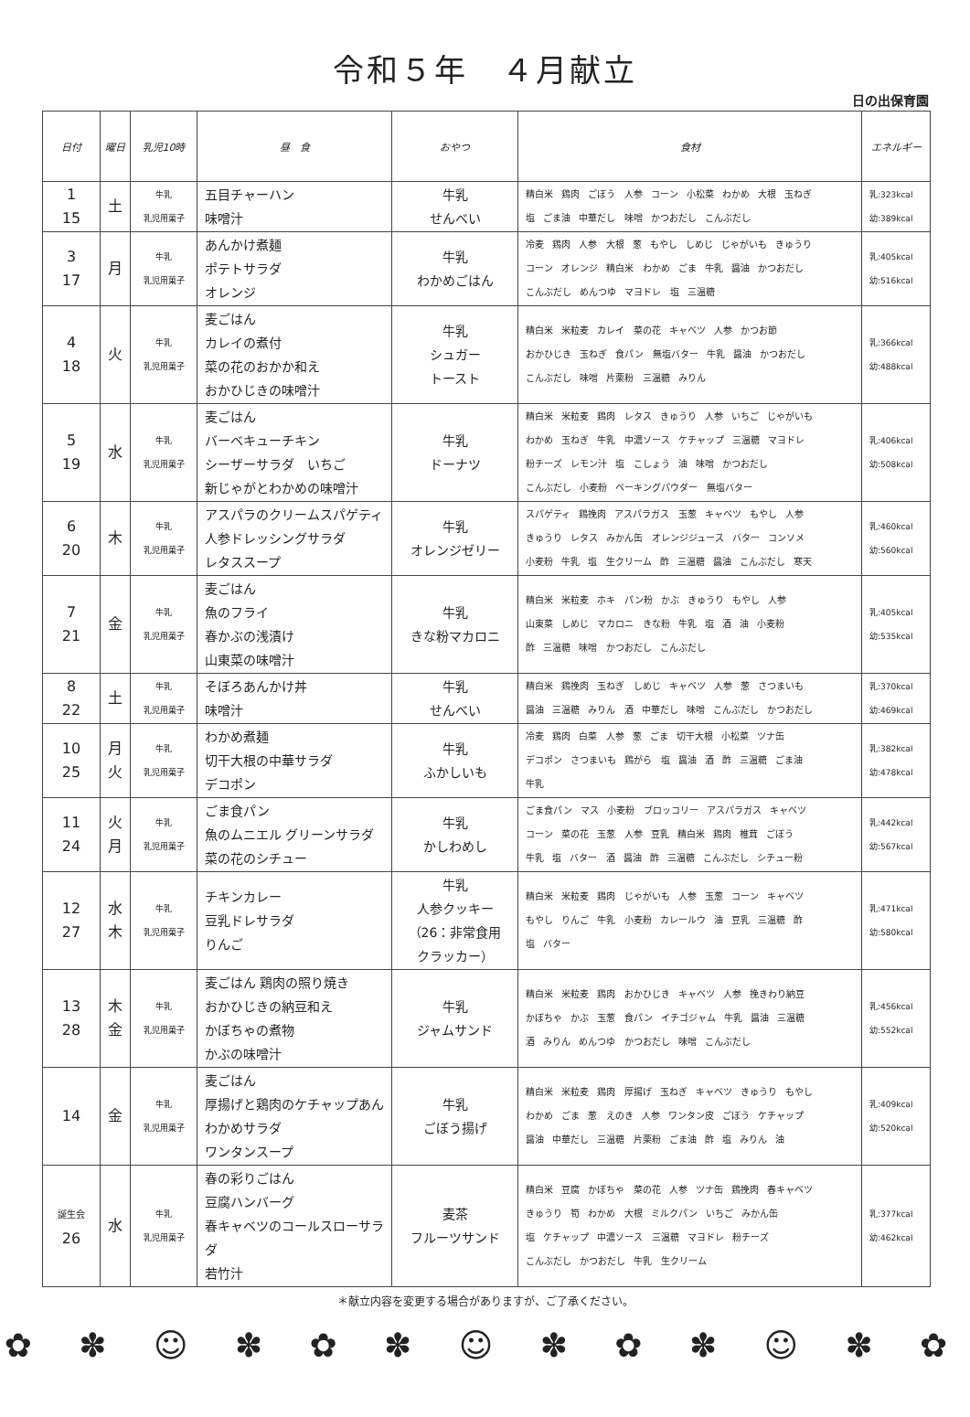令和５年　４月献立
日の出保育園
| 日付 | 曜日 | 乳児10時 | 昼 食 | おやつ | 食材 | エネルギー |
| --- | --- | --- | --- | --- | --- | --- |
| 1 15 | 土 | 牛乳 乳児用菓子 | 五目チャーハン 味噌汁 | 牛乳 せんべい | 精白米 鶏肉 ごぼう 人参 コーン 小松菜 わかめ 大根 玉ねぎ 塩 ごま油 中華だし 味噌 かつおだし こんぶだし | 乳:323kcal 幼:389kcal |
| 3 17 | 月 | 牛乳 乳児用菓子 | あんかけ煮麺 ポテトサラダ オレンジ | 牛乳 わかめごはん | 冷麦 鶏肉 人参 大根 葱 もやし しめじ じゃがいも きゅうり コーン オレンジ 精白米 わかめ ごま 牛乳 醤油 かつおだし こんぶだし めんつゆ マヨドレ 塩 三温糖 | 乳:405kcal 幼:516kcal |
| 4 18 | 火 | 牛乳 乳児用菓子 | 麦ごはん カレイの煮付 菜の花のおかか和え おかひじきの味噌汁 | 牛乳 シュガー トースト | 精白米 米粒麦 カレイ 菜の花 キャベツ 人参 かつお節 おかひじき 玉ねぎ 食パン 無塩バター 牛乳 醤油 かつおだし こんぶだし 味噌 片栗粉 三温糖 みりん | 乳:366kcal 幼:488kcal |
| 5 19 | 水 | 牛乳 乳児用菓子 | 麦ごはん バーベキューチキン シーザーサラダ いちご 新じゃがとわかめの味噌汁 | 牛乳 ドーナツ | 精白米 米粒麦 鶏肉 レタス きゅうり 人参 いちご じゃがいも わかめ 玉ねぎ 牛乳 中濃ソース ケチャップ 三温糖 マヨドレ 粉チーズ レモン汁 塩 こしょう 油 味噌 かつおだし こんぶだし 小麦粉 ベーキングパウダー 無塩バター | 乳:406kcal 幼:508kcal |
| 6 20 | 木 | 牛乳 乳児用菓子 | アスパラのクリームスパゲティ 人参ドレッシングサラダ レタススープ | 牛乳 オレンジゼリー | スパゲティ 鶏挽肉 アスパラガス 玉葱 キャベツ もやし 人参 きゅうり レタス みかん缶 オレンジジュース バター コンソメ 小麦粉 牛乳 塩 生クリーム 酢 三温糖 醤油 こんぶだし 寒天 | 乳:460kcal 幼:560kcal |
| 7 21 | 金 | 牛乳 乳児用菓子 | 麦ごはん 魚のフライ 春かぶの浅漬け 山東菜の味噌汁 | 牛乳 きな粉マカロニ | 精白米 米粒麦 ホキ パン粉 かぶ きゅうり もやし 人参 山東菜 しめじ マカロニ きな粉 牛乳 塩 酒 油 小麦粉 酢 三温糖 味噌 かつおだし こんぶだし | 乳:405kcal 幼:535kcal |
| 8 22 | 土 | 牛乳 乳児用菓子 | そぼろあんかけ丼 味噌汁 | 牛乳 せんべい | 精白米 鶏挽肉 玉ねぎ しめじ キャベツ 人参 葱 さつまいも 醤油 三温糖 みりん 酒 中華だし 味噌 こんぶだし かつおだし | 乳:370kcal 幼:469kcal |
| 10 25 | 月 火 | 牛乳 乳児用菓子 | わかめ煮麺 切干大根の中華サラダ デコポン | 牛乳 ふかしいも | 冷麦 鶏肉 白菜 人参 葱 ごま 切干大根 小松菜 ツナ缶 デコポン さつまいも 鶏がら 塩 醤油 酒 酢 三温糖 ごま油 牛乳 | 乳:382kcal 幼:478kcal |
| 11 24 | 火 月 | 牛乳 乳児用菓子 | ごま食パン 魚のムニエル グリーンサラダ 菜の花のシチュー | 牛乳 かしわめし | ごま食パン マス 小麦粉 ブロッコリー アスパラガス キャベツ コーン 菜の花 玉葱 人参 豆乳 精白米 鶏肉 椎茸 ごぼう 牛乳 塩 バター 酒 醤油 酢 三温糖 こんぶだし シチュー粉 | 乳:442kcal 幼:567kcal |
| 12 27 | 水 木 | 牛乳 乳児用菓子 | チキンカレー 豆乳ドレサラダ りんご | 牛乳 人参クッキー （26：非常食用 クラッカー） | 精白米 米粒麦 鶏肉 じゃがいも 人参 玉葱 コーン キャベツ もやし りんご 牛乳 小麦粉 カレールウ 油 豆乳 三温糖 酢 塩 バター | 乳:471kcal 幼:580kcal |
| 13 28 | 木 金 | 牛乳 乳児用菓子 | 麦ごはん 鶏肉の照り焼き おかひじきの納豆和え かぼちゃの煮物 かぶの味噌汁 | 牛乳 ジャムサンド | 精白米 米粒麦 鶏肉 おかひじき キャベツ 人参 挽きわり納豆 かぼちゃ かぶ 玉葱 食パン イチゴジャム 牛乳 醤油 三温糖 酒 みりん めんつゆ かつおだし 味噌 こんぶだし | 乳:456kcal 幼:552kcal |
| 14 | 金 | 牛乳 乳児用菓子 | 麦ごはん 厚揚げと鶏肉のケチャップあん わかめサラダ ワンタンスープ | 牛乳 ごぼう揚げ | 精白米 米粒麦 鶏肉 厚揚げ 玉ねぎ キャベツ きゅうり もやし わかめ ごま 葱 えのき 人参 ワンタン皮 ごぼう ケチャップ 醤油 中華だし 三温糖 片栗粉 ごま油 酢 塩 みりん 油 | 乳:409kcal 幼:520kcal |
| 誕生会 26 | 水 | 牛乳 乳児用菓子 | 春の彩りごはん 豆腐ハンバーグ 春キャベツのコールスローサラダ 若竹汁 | 麦茶 フルーツサンド | 精白米 豆腐 かぼちゃ 菜の花 人参 ツナ缶 鶏挽肉 春キャベツ きゅうり 筍 わかめ 大根 ミルクパン いちご みかん缶 塩 ケチャップ 中濃ソース 三温糖 マヨドレ 粉チーズ こんぶだし かつおだし 牛乳 生クリーム | 乳:377kcal 幼:462kcal |
＊献立内容を変更する場合がありますが、ご了承ください。
✿ ✽ ☺ ✽ ✿ ✽ ☺ ✽ ✿ ✽ ☺ ✽ ✿